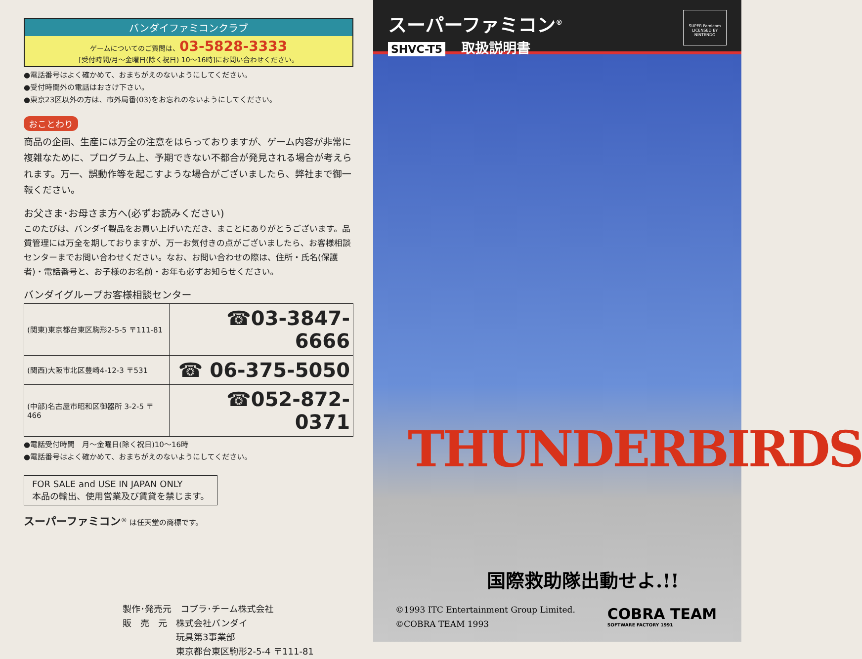バンダイファミコンクラブ
ゲームについてのご質問は、03-5828-3333
[受付時間/月～金曜日(除く祝日) 10～16時]にお問い合わせください。
●電話番号はよく確かめて、おまちがえのないようにしてください。
●受付時間外の電話はおさけ下さい。
●東京23区以外の方は、市外局番(03)をお忘れのないようにしてください。
おことわり
商品の企画、生産には万全の注意をはらっておりますが、ゲーム内容が非常に複雑なために、プログラム上、予期できない不都合が発見される場合が考えられます。万一、誤動作等を起こすような場合がございましたら、弊社まで御一報ください。
お父さま･お母さま方へ(必ずお読みください)
このたびは、バンダイ製品をお買い上げいただき、まことにありがとうございます。品質管理には万全を期しておりますが、万一お気付きの点がございましたら、お客様相談センターまでお問い合わせください。なお、お問い合わせの際は、住所・氏名(保護者)・電話番号と、お子様のお名前・お年も必ずお知らせください。
バンダイグループお客様相談センター
| (関東)東京都台東区駒形2-5-5 〒111-81 | ☎03-3847-6666 |
| (関西)大阪市北区豊崎4-12-3 〒531 | ☎ 06-375-5050 |
| (中部)名古屋市昭和区御器所 3-2-5 〒466 | ☎052-872-0371 |
●電話受付時間　月～金曜日(除く祝日)10～16時
●電話番号はよく確かめて、おまちがえのないようにしてください。
FOR SALE and USE IN JAPAN ONLY
本品の輸出、使用営業及び賃貸を禁じます。
スーパーファミコン<sup>®</sup> は任天堂の商標です。
製作･発売元　コブラ･チーム株式会社
販　売　元　株式会社バンダイ
　　　　　　玩具第3事業部
　　　　　　東京都台東区駒形2-5-4 〒111-81
SUPER Famicom
LICENSED BY NINTENDO
スーパーファミコン<sup>®</sup>
SHVC-T5　　取扱説明書
THUNDERBIRDS
国際救助隊出動せよ.!!
©1993 ITC Entertainment Group Limited.
©COBRA TEAM 1993
COBRA TEAM
SOFTWARE FACTORY 1991